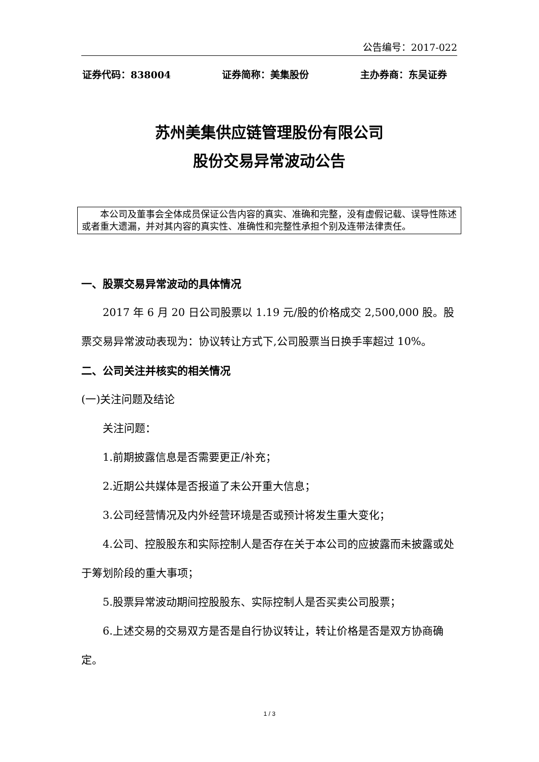公告编号：2017-022
证券代码：838004 证券简称：美集股份 主办券商：东吴证券
苏州美集供应链管理股份有限公司
股份交易异常波动公告
本公司及董事会全体成员保证公告内容的真实、准确和完整，没有虚假记载、误导性陈述或者重大遗漏，并对其内容的真实性、准确性和完整性承担个别及连带法律责任。
一、股票交易异常波动的具体情况
2017 年 6 月 20 日公司股票以 1.19 元/股的价格成交 2,500,000 股。股票交易异常波动表现为：协议转让方式下,公司股票当日换手率超过 10%。
二、公司关注并核实的相关情况
(一)关注问题及结论
关注问题：
1.前期披露信息是否需要更正/补充；
2.近期公共媒体是否报道了未公开重大信息；
3.公司经营情况及内外经营环境是否或预计将发生重大变化；
4.公司、控股股东和实际控制人是否存在关于本公司的应披露而未披露或处于筹划阶段的重大事项；
5.股票异常波动期间控股股东、实际控制人是否买卖公司股票；
6.上述交易的交易双方是否是自行协议转让，转让价格是否是双方协商确定。
1 / 3